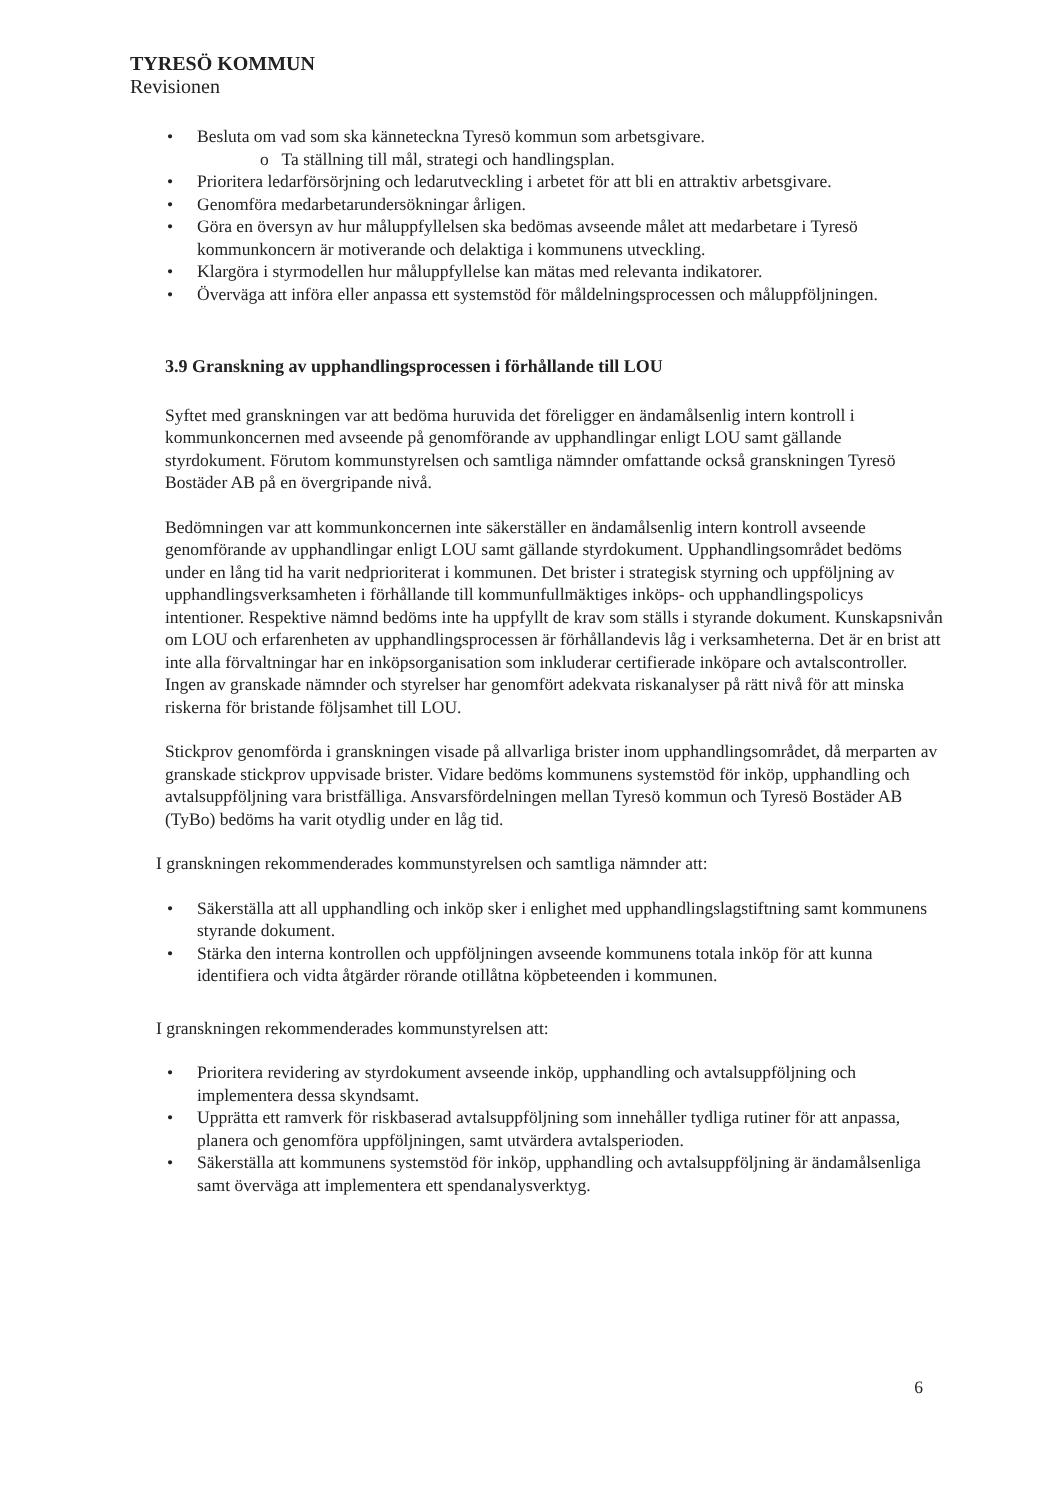TYRESÖ KOMMUN
Revisionen
• Besluta om vad som ska känneteckna Tyresö kommun som arbetsgivare.
o Ta ställning till mål, strategi och handlingsplan.
• Prioritera ledarförsörjning och ledarutveckling i arbetet för att bli en attraktiv arbetsgivare.
• Genomföra medarbetarundersökningar årligen.
• Göra en översyn av hur måluppfyllelsen ska bedömas avseende målet att medarbetare i Tyresö kommunkoncern är motiverande och delaktiga i kommunens utveckling.
• Klargöra i styrmodellen hur måluppfyllelse kan mätas med relevanta indikatorer.
• Överväga att införa eller anpassa ett systemstöd för måldelningsprocessen och måluppföljningen.
3.9 Granskning av upphandlingsprocessen i förhållande till LOU
Syftet med granskningen var att bedöma huruvida det föreligger en ändamålsenlig intern kontroll i kommunkoncernen med avseende på genomförande av upphandlingar enligt LOU samt gällande styrdokument. Förutom kommunstyrelsen och samtliga nämnder omfattande också granskningen Tyresö Bostäder AB på en övergripande nivå.
Bedömningen var att kommunkoncernen inte säkerställer en ändamålsenlig intern kontroll avseende genomförande av upphandlingar enligt LOU samt gällande styrdokument. Upphandlingsområdet bedöms under en lång tid ha varit nedprioriterat i kommunen. Det brister i strategisk styrning och uppföljning av upphandlingsverksamheten i förhållande till kommunfullmäktiges inköps- och upphandlingspolicys intentioner. Respektive nämnd bedöms inte ha uppfyllt de krav som ställs i styrande dokument. Kunskapsnivån om LOU och erfarenheten av upphandlingsprocessen är förhållandevis låg i verksamheterna. Det är en brist att inte alla förvaltningar har en inköpsorganisation som inkluderar certifierade inköpare och avtalscontroller. Ingen av granskade nämnder och styrelser har genomfört adekvata riskanalyser på rätt nivå för att minska riskerna för bristande följsamhet till LOU.
Stickprov genomförda i granskningen visade på allvarliga brister inom upphandlingsområdet, då merparten av granskade stickprov uppvisade brister. Vidare bedöms kommunens systemstöd för inköp, upphandling och avtalsuppföljning vara bristfälliga. Ansvarsfördelningen mellan Tyresö kommun och Tyresö Bostäder AB (TyBo) bedöms ha varit otydlig under en låg tid.
I granskningen rekommenderades kommunstyrelsen och samtliga nämnder att:
• Säkerställa att all upphandling och inköp sker i enlighet med upphandlingslagstiftning samt kommunens styrande dokument.
• Stärka den interna kontrollen och uppföljningen avseende kommunens totala inköp för att kunna identifiera och vidta åtgärder rörande otillåtna köpbeteenden i kommunen.
I granskningen rekommenderades kommunstyrelsen att:
• Prioritera revidering av styrdokument avseende inköp, upphandling och avtalsuppföljning och implementera dessa skyndsamt.
• Upprätta ett ramverk för riskbaserad avtalsuppföljning som innehåller tydliga rutiner för att anpassa, planera och genomföra uppföljningen, samt utvärdera avtalsperioden.
• Säkerställa att kommunens systemstöd för inköp, upphandling och avtalsuppföljning är ändamålsenliga samt överväga att implementera ett spendanalysverktyg.
6